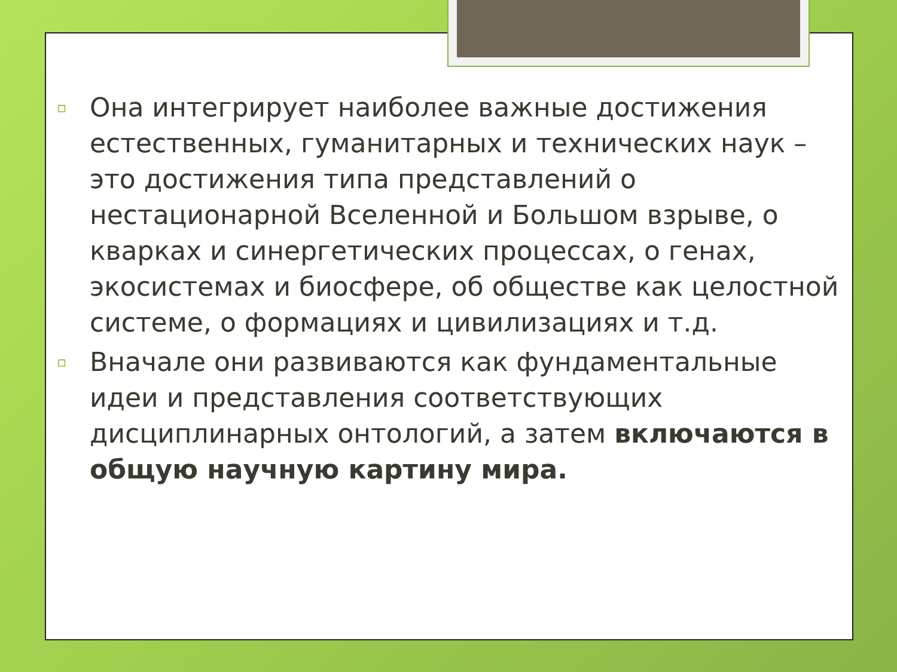▫ Она интегрирует наиболее важные достижения естественных, гуманитарных и технических наук – это достижения типа представлений о нестационарной Вселенной и Большом взрыве, о кварках и синергетических процессах, о генах, экосистемах и биосфере, об обществе как целостной системе, о формациях и цивилизациях и т.д.
▫ Вначале они развиваются как фундаментальные идеи и представления соответствующих дисциплинарных онтологий, а затем включаются в общую научную картину мира.